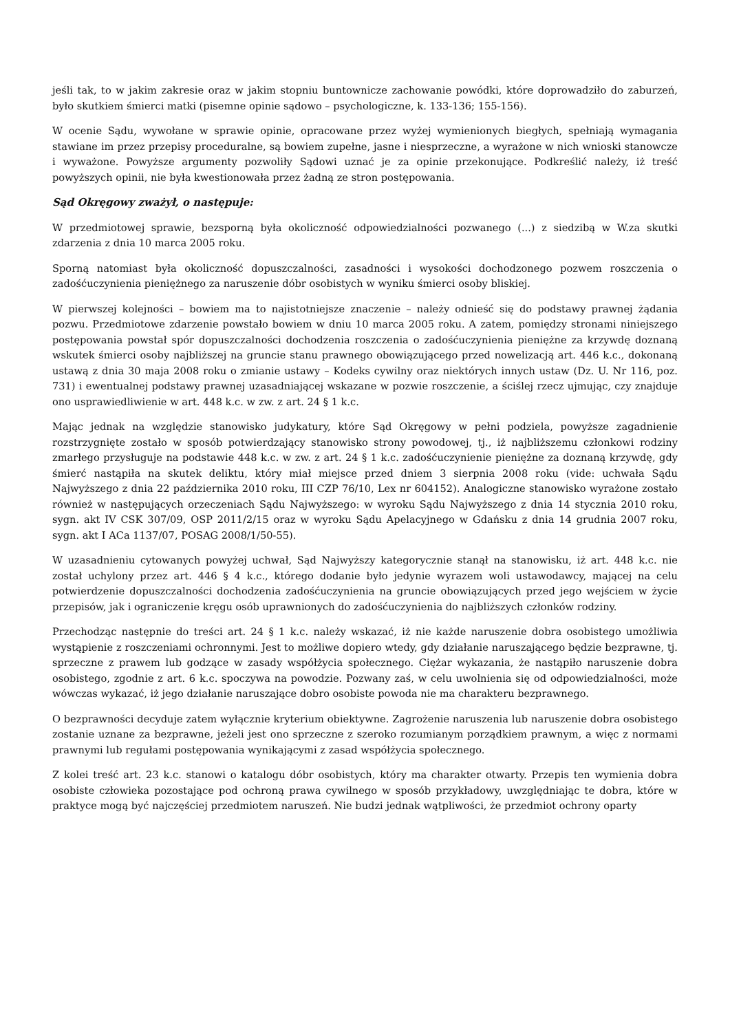jeśli tak, to w jakim zakresie oraz w jakim stopniu buntownicze zachowanie powódki, które doprowadziło do zaburzeń, było skutkiem śmierci matki (pisemne opinie sądowo – psychologiczne, k. 133-136; 155-156).
W ocenie Sądu, wywołane w sprawie opinie, opracowane przez wyżej wymienionych biegłych, spełniają wymagania stawiane im przez przepisy proceduralne, są bowiem zupełne, jasne i niesprzeczne, a wyrażone w nich wnioski stanowcze i wyważone. Powyższe argumenty pozwoliły Sądowi uznać je za opinie przekonujące. Podkreślić należy, iż treść powyższych opinii, nie była kwestionowała przez żadną ze stron postępowania.
Sąd Okręgowy zważył, o następuje:
W przedmiotowej sprawie, bezsporną była okoliczność odpowiedzialności pozwanego (...) z siedzibą w W.za skutki zdarzenia z dnia 10 marca 2005 roku.
Sporną natomiast była okoliczność dopuszczalności, zasadności i wysokości dochodzonego pozwem roszczenia o zadośćuczynienia pieniężnego za naruszenie dóbr osobistych w wyniku śmierci osoby bliskiej.
W pierwszej kolejności – bowiem ma to najistotniejsze znaczenie – należy odnieść się do podstawy prawnej żądania pozwu. Przedmiotowe zdarzenie powstało bowiem w dniu 10 marca 2005 roku. A zatem, pomiędzy stronami niniejszego postępowania powstał spór dopuszczalności dochodzenia roszczenia o zadośćuczynienia pieniężne za krzywdę doznaną wskutek śmierci osoby najbliższej na gruncie stanu prawnego obowiązującego przed nowelizacją art. 446 k.c., dokonaną ustawą z dnia 30 maja 2008 roku o zmianie ustawy – Kodeks cywilny oraz niektórych innych ustaw (Dz. U. Nr 116, poz. 731) i ewentualnej podstawy prawnej uzasadniającej wskazane w pozwie roszczenie, a ściślej rzecz ujmując, czy znajduje ono usprawiedliwienie w art. 448 k.c. w zw. z art. 24 § 1 k.c.
Mając jednak na względzie stanowisko judykatury, które Sąd Okręgowy w pełni podziela, powyższe zagadnienie rozstrzygnięte zostało w sposób potwierdzający stanowisko strony powodowej, tj., iż najbliższemu członkowi rodziny zmarłego przysługuje na podstawie 448 k.c. w zw. z art. 24 § 1 k.c. zadośćuczynienie pieniężne za doznaną krzywdę, gdy śmierć nastąpiła na skutek deliktu, który miał miejsce przed dniem 3 sierpnia 2008 roku (vide: uchwała Sądu Najwyższego z dnia 22 października 2010 roku, III CZP 76/10, Lex nr 604152). Analogiczne stanowisko wyrażone zostało również w następujących orzeczeniach Sądu Najwyższego: w wyroku Sądu Najwyższego z dnia 14 stycznia 2010 roku, sygn. akt IV CSK 307/09, OSP 2011/2/15 oraz w wyroku Sądu Apelacyjnego w Gdańsku z dnia 14 grudnia 2007 roku, sygn. akt I ACa 1137/07, POSAG 2008/1/50-55).
W uzasadnieniu cytowanych powyżej uchwał, Sąd Najwyższy kategorycznie stanął na stanowisku, iż art. 448 k.c. nie został uchylony przez art. 446 § 4 k.c., którego dodanie było jedynie wyrazem woli ustawodawcy, mającej na celu potwierdzenie dopuszczalności dochodzenia zadośćuczynienia na gruncie obowiązujących przed jego wejściem w życie przepisów, jak i ograniczenie kręgu osób uprawnionych do zadośćuczynienia do najbliższych członków rodziny.
Przechodząc następnie do treści art. 24 § 1 k.c. należy wskazać, iż nie każde naruszenie dobra osobistego umożliwia wystąpienie z roszczeniami ochronnymi. Jest to możliwe dopiero wtedy, gdy działanie naruszającego będzie bezprawne, tj. sprzeczne z prawem lub godzące w zasady współżycia społecznego. Ciężar wykazania, że nastąpiło naruszenie dobra osobistego, zgodnie z art. 6 k.c. spoczywa na powodzie. Pozwany zaś, w celu uwolnienia się od odpowiedzialności, może wówczas wykazać, iż jego działanie naruszające dobro osobiste powoda nie ma charakteru bezprawnego.
O bezprawności decyduje zatem wyłącznie kryterium obiektywne. Zagrożenie naruszenia lub naruszenie dobra osobistego zostanie uznane za bezprawne, jeżeli jest ono sprzeczne z szeroko rozumianym porządkiem prawnym, a więc z normami prawnymi lub regułami postępowania wynikającymi z zasad współżycia społecznego.
Z kolei treść art. 23 k.c. stanowi o katalogu dóbr osobistych, który ma charakter otwarty. Przepis ten wymienia dobra osobiste człowieka pozostające pod ochroną prawa cywilnego w sposób przykładowy, uwzględniając te dobra, które w praktyce mogą być najczęściej przedmiotem naruszeń. Nie budzi jednak wątpliwości, że przedmiot ochrony oparty